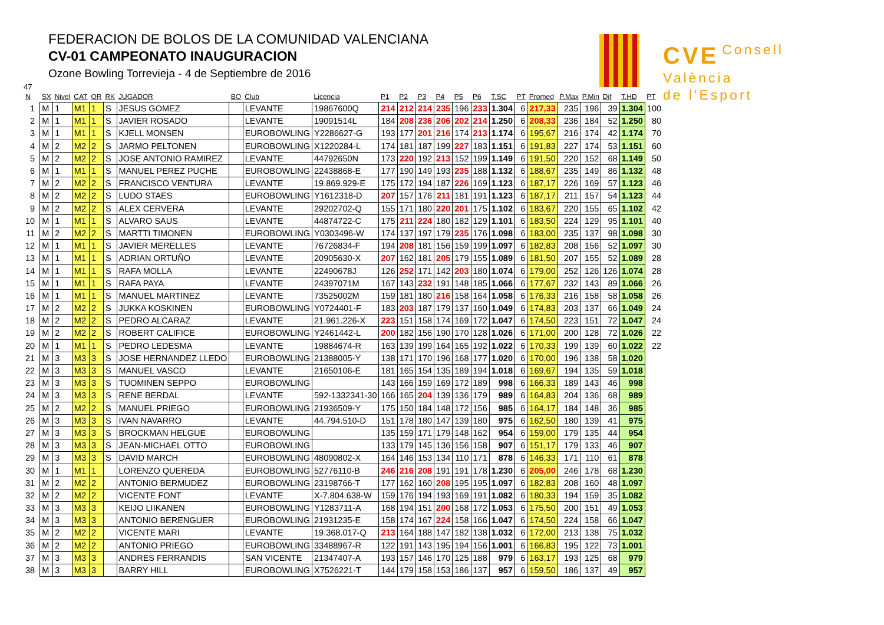FEDERACION DE BOLOS DE LA COMUNIDAD VALENCIANA
CV-01 CAMPEONATO INAUGURACION
Ozone Bowling Torrevieja - 4 de Septiembre de 2016
CVE Consell
València
de l'Esport
47
| N | SX | Nivel | CAT | OR | RK | JUGADOR | BO | Club | Licencia | P1 | P2 | P3 | P4 | P5 | P6 | T.SC | PT | Promed | P.Max | P.Min | Dif | T.HD | PT |
| --- | --- | --- | --- | --- | --- | --- | --- | --- | --- | --- | --- | --- | --- | --- | --- | --- | --- | --- | --- | --- | --- | --- | --- |
| 1 | M | 1 | M1 | 1 | S | JESUS GOMEZ | | LEVANTE | 19867600Q | 214 | 212 | 214 | 235 | 196 | 233 | 1.304 | 6 | 217,33 | 235 | 196 | 39 | 1.304 | 100 |
| 2 | M | 1 | M1 | 1 | S | JAVIER ROSADO | | LEVANTE | 19091514L | 184 | 208 | 236 | 206 | 202 | 214 | 1.250 | 6 | 208,33 | 236 | 184 | 52 | 1.250 | 80 |
| 3 | M | 1 | M1 | 1 | S | KJELL MONSEN | | EUROBOWLING | Y2286627-G | 193 | 177 | 201 | 216 | 174 | 213 | 1.174 | 6 | 195,67 | 216 | 174 | 42 | 1.174 | 70 |
| 4 | M | 2 | M2 | 2 | S | JARMO PELTONEN | | EUROBOWLING | X1220284-L | 174 | 181 | 187 | 199 | 227 | 183 | 1.151 | 6 | 191,83 | 227 | 174 | 53 | 1.151 | 60 |
| 5 | M | 2 | M2 | 2 | S | JOSE ANTONIO RAMIREZ | | LEVANTE | 44792650N | 173 | 220 | 192 | 213 | 152 | 199 | 1.149 | 6 | 191,50 | 220 | 152 | 68 | 1.149 | 50 |
| 6 | M | 1 | M1 | 1 | S | MANUEL PEREZ PUCHE | | EUROBOWLING | 22438868-E | 177 | 190 | 149 | 193 | 235 | 188 | 1.132 | 6 | 188,67 | 235 | 149 | 86 | 1.132 | 48 |
| 7 | M | 2 | M2 | 2 | S | FRANCISCO VENTURA | | LEVANTE | 19.869.929-E | 175 | 172 | 194 | 187 | 226 | 169 | 1.123 | 6 | 187,17 | 226 | 169 | 57 | 1.123 | 46 |
| 8 | M | 2 | M2 | 2 | S | LUDO STAES | | EUROBOWLING | Y1612318-D | 207 | 157 | 176 | 211 | 181 | 191 | 1.123 | 6 | 187,17 | 211 | 157 | 54 | 1.123 | 44 |
| 9 | M | 2 | M2 | 2 | S | ALEX CERVERA | | LEVANTE | 29202702-Q | 155 | 171 | 180 | 220 | 201 | 175 | 1.102 | 6 | 183,67 | 220 | 155 | 65 | 1.102 | 42 |
| 10 | M | 1 | M1 | 1 | S | ALVARO SAUS | | LEVANTE | 44874722-C | 175 | 211 | 224 | 180 | 182 | 129 | 1.101 | 6 | 183,50 | 224 | 129 | 95 | 1.101 | 40 |
| 11 | M | 2 | M2 | 2 | S | MARTTI TIMONEN | | EUROBOWLING | Y0303496-W | 174 | 137 | 197 | 179 | 235 | 176 | 1.098 | 6 | 183,00 | 235 | 137 | 98 | 1.098 | 30 |
| 12 | M | 1 | M1 | 1 | S | JAVIER MERELLES | | LEVANTE | 76726834-F | 194 | 208 | 181 | 156 | 159 | 199 | 1.097 | 6 | 182,83 | 208 | 156 | 52 | 1.097 | 30 |
| 13 | M | 1 | M1 | 1 | S | ADRIAN ORTUÑO | | LEVANTE | 20905630-X | 207 | 162 | 181 | 205 | 179 | 155 | 1.089 | 6 | 181,50 | 207 | 155 | 52 | 1.089 | 28 |
| 14 | M | 1 | M1 | 1 | S | RAFA MOLLA | | LEVANTE | 22490678J | 126 | 252 | 171 | 142 | 203 | 180 | 1.074 | 6 | 179,00 | 252 | 126 | 126 | 1.074 | 28 |
| 15 | M | 1 | M1 | 1 | S | RAFA PAYA | | LEVANTE | 24397071M | 167 | 143 | 232 | 191 | 148 | 185 | 1.066 | 6 | 177,67 | 232 | 143 | 89 | 1.066 | 26 |
| 16 | M | 1 | M1 | 1 | S | MANUEL MARTINEZ | | LEVANTE | 73525002M | 159 | 181 | 180 | 216 | 158 | 164 | 1.058 | 6 | 176,33 | 216 | 158 | 58 | 1.058 | 26 |
| 17 | M | 2 | M2 | 2 | S | JUKKA KOSKINEN | | EUROBOWLING | Y0724401-F | 183 | 203 | 187 | 179 | 137 | 160 | 1.049 | 6 | 174,83 | 203 | 137 | 66 | 1.049 | 24 |
| 18 | M | 2 | M2 | 2 | S | PEDRO ALCARAZ | | LEVANTE | 21.961.226-X | 223 | 151 | 158 | 174 | 169 | 172 | 1.047 | 6 | 174,50 | 223 | 151 | 72 | 1.047 | 24 |
| 19 | M | 2 | M2 | 2 | S | ROBERT CALIFICE | | EUROBOWLING | Y2461442-L | 200 | 182 | 156 | 190 | 170 | 128 | 1.026 | 6 | 171,00 | 200 | 128 | 72 | 1.026 | 22 |
| 20 | M | 1 | M1 | 1 | S | PEDRO LEDESMA | | LEVANTE | 19884674-R | 163 | 139 | 199 | 164 | 165 | 192 | 1.022 | 6 | 170,33 | 199 | 139 | 60 | 1.022 | 22 |
| 21 | M | 3 | M3 | 3 | S | JOSE HERNANDEZ LLEDO | | EUROBOWLING | 21388005-Y | 138 | 171 | 170 | 196 | 168 | 177 | 1.020 | 6 | 170,00 | 196 | 138 | 58 | 1.020 | |
| 22 | M | 3 | M3 | 3 | S | MANUEL VASCO | | LEVANTE | 21650106-E | 181 | 165 | 154 | 135 | 189 | 194 | 1.018 | 6 | 169,67 | 194 | 135 | 59 | 1.018 | |
| 23 | M | 3 | M3 | 3 | S | TUOMINEN SEPPO | | EUROBOWLING | | 143 | 166 | 159 | 169 | 172 | 189 | 998 | 6 | 166,33 | 189 | 143 | 46 | 998 | |
| 24 | M | 3 | M3 | 3 | S | RENE BERDAL | | LEVANTE | 592-1332341-30 | 166 | 165 | 204 | 139 | 136 | 179 | 989 | 6 | 164,83 | 204 | 136 | 68 | 989 | |
| 25 | M | 2 | M2 | 2 | S | MANUEL PRIEGO | | EUROBOWLING | 21936509-Y | 175 | 150 | 184 | 148 | 172 | 156 | 985 | 6 | 164,17 | 184 | 148 | 36 | 985 | |
| 26 | M | 3 | M3 | 3 | S | IVAN NAVARRO | | LEVANTE | 44.794.510-D | 151 | 178 | 180 | 147 | 139 | 180 | 975 | 6 | 162,50 | 180 | 139 | 41 | 975 | |
| 27 | M | 3 | M3 | 3 | S | BROCKMAN HELGUE | | EUROBOWLING | | 135 | 159 | 171 | 179 | 148 | 162 | 954 | 6 | 159,00 | 179 | 135 | 44 | 954 | |
| 28 | M | 3 | M3 | 3 | S | JEAN-MICHAEL OTTO | | EUROBOWLING | | 133 | 179 | 145 | 136 | 156 | 158 | 907 | 6 | 151,17 | 179 | 133 | 46 | 907 | |
| 29 | M | 3 | M3 | 3 | S | DAVID MARCH | | EUROBOWLING | 48090802-X | 164 | 146 | 153 | 134 | 110 | 171 | 878 | 6 | 146,33 | 171 | 110 | 61 | 878 | |
| 30 | M | 1 | M1 | 1 | | LORENZO QUEREDA | | EUROBOWLING | 52776110-B | 246 | 216 | 208 | 191 | 191 | 178 | 1.230 | 6 | 205,00 | 246 | 178 | 68 | 1.230 | |
| 31 | M | 2 | M2 | 2 | | ANTONIO BERMUDEZ | | EUROBOWLING | 23198766-T | 177 | 162 | 160 | 208 | 195 | 195 | 1.097 | 6 | 182,83 | 208 | 160 | 48 | 1.097 | |
| 32 | M | 2 | M2 | 2 | | VICENTE FONT | | LEVANTE | X-7.804.638-W | 159 | 176 | 194 | 193 | 169 | 191 | 1.082 | 6 | 180,33 | 194 | 159 | 35 | 1.082 | |
| 33 | M | 3 | M3 | 3 | | KEIJO LIIKANEN | | EUROBOWLING | Y1283711-A | 168 | 194 | 151 | 200 | 168 | 172 | 1.053 | 6 | 175,50 | 200 | 151 | 49 | 1.053 | |
| 34 | M | 3 | M3 | 3 | | ANTONIO BERENGUER | | EUROBOWLING | 21931235-E | 158 | 174 | 167 | 224 | 158 | 166 | 1.047 | 6 | 174,50 | 224 | 158 | 66 | 1.047 | |
| 35 | M | 2 | M2 | 2 | | VICENTE MARI | | LEVANTE | 19.368.017-Q | 213 | 164 | 188 | 147 | 182 | 138 | 1.032 | 6 | 172,00 | 213 | 138 | 75 | 1.032 | |
| 36 | M | 2 | M2 | 2 | | ANTONIO PRIEGO | | EUROBOWLING | 33488967-R | 122 | 191 | 143 | 195 | 194 | 156 | 1.001 | 6 | 166,83 | 195 | 122 | 73 | 1.001 | |
| 37 | M | 3 | M3 | 3 | | ANDRES FERRANDIS | | SAN VICENTE | 21347407-A | 193 | 157 | 146 | 170 | 125 | 188 | 979 | 6 | 163,17 | 193 | 125 | 68 | 979 | |
| 38 | M | 3 | M3 | 3 | | BARRY HILL | | EUROBOWLING | X7526221-T | 144 | 179 | 158 | 153 | 186 | 137 | 957 | 6 | 159,50 | 186 | 137 | 49 | 957 | |